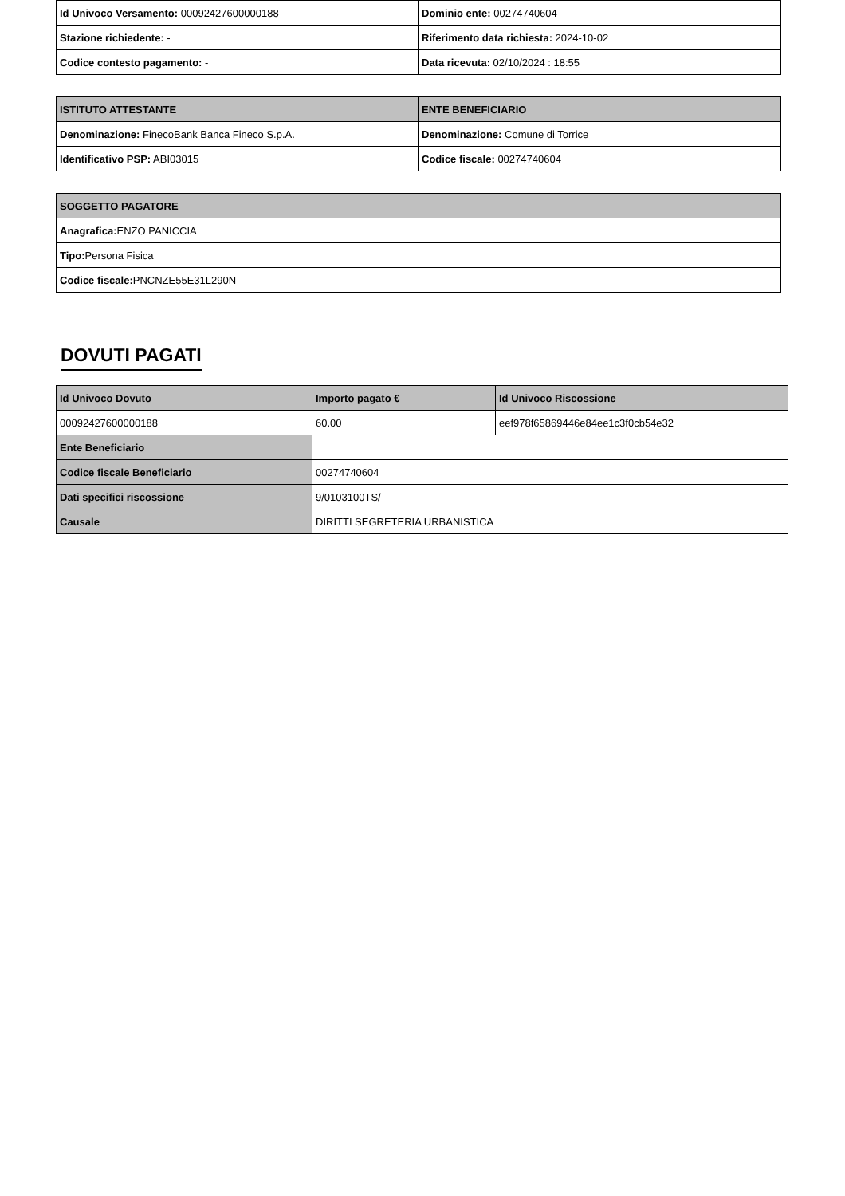| Id Univoco Versamento: 00092427600000188 | Dominio ente: 00274740604 |
| Stazione richiedente: - | Riferimento data richiesta: 2024-10-02 |
| Codice contesto pagamento: - | Data ricevuta: 02/10/2024 : 18:55 |
| ISTITUTO ATTESTANTE | ENTE BENEFICIARIO |
| --- | --- |
| Denominazione: FinecoBank Banca Fineco S.p.A. | Denominazione: Comune di Torrice |
| Identificativo PSP: ABI03015 | Codice fiscale: 00274740604 |
| SOGGETTO PAGATORE |
| --- |
| Anagrafica: ENZO PANICCIA |
| Tipo: Persona Fisica |
| Codice fiscale: PNCNZE55E31L290N |
DOVUTI PAGATI
| Id Univoco Dovuto | Importo pagato € | Id Univoco Riscossione |
| --- | --- | --- |
| 00092427600000188 | 60.00 | eef978f65869446e84ee1c3f0cb54e32 |
| Ente Beneficiario | | |
| Codice fiscale Beneficiario | 00274740604 | |
| Dati specifici riscossione | 9/0103100TS/ | |
| Causale | DIRITTI SEGRETERIA URBANISTICA | |